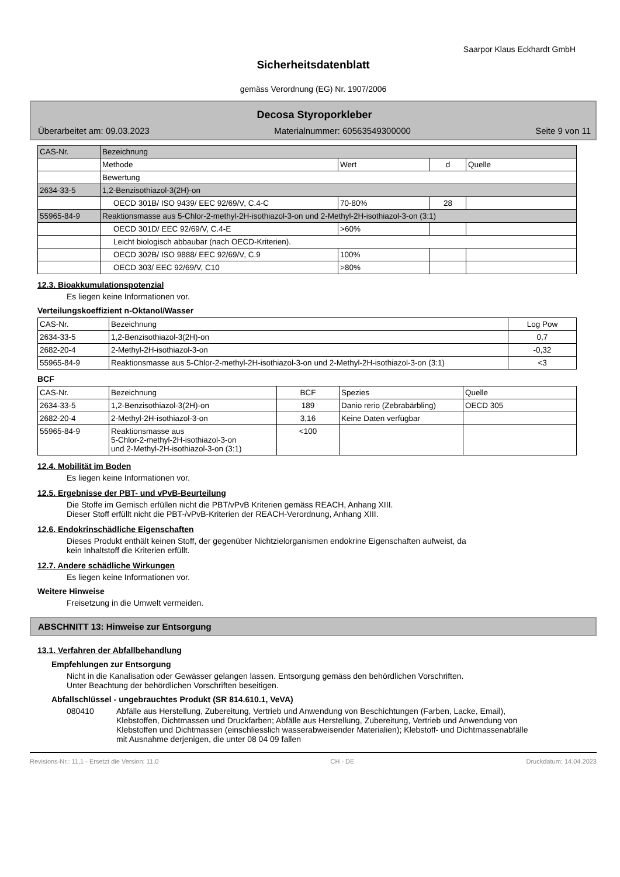Saarpor Klaus Eckhardt GmbH
Sicherheitsdatenblatt
gemäss Verordnung (EG) Nr. 1907/2006
Decosa Styroporkleber
Überarbeitet am: 09.03.2023 Materialnummer: 60563549300000 Seite 9 von 11
| CAS-Nr. | Bezeichnung | | | |
| | Methode | Wert | d | Quelle |
| | Bewertung | | | |
| 2634-33-5 | 1,2-Benzisothiazol-3(2H)-on | | | |
| | OECD 301B/ ISO 9439/ EEC 92/69/V, C.4-C | 70-80% | 28 | |
| 55965-84-9 | Reaktionsmasse aus 5-Chlor-2-methyl-2H-isothiazol-3-on und 2-Methyl-2H-isothiazol-3-on (3:1) | | | |
| | OECD 301D/ EEC 92/69/V, C.4-E | >60% | | |
| | Leicht biologisch abbaubar (nach OECD-Kriterien). | | | |
| | OECD 302B/ ISO 9888/ EEC 92/69/V, C.9 | 100% | | |
| | OECD 303/ EEC 92/69/V, C10 | >80% | | |
12.3. Bioakkumulationspotenzial
Es liegen keine Informationen vor.
Verteilungskoeffizient n-Oktanol/Wasser
| CAS-Nr. | Bezeichnung | Log Pow |
| 2634-33-5 | 1,2-Benzisothiazol-3(2H)-on | 0,7 |
| 2682-20-4 | 2-Methyl-2H-isothiazol-3-on | -0,32 |
| 55965-84-9 | Reaktionsmasse aus 5-Chlor-2-methyl-2H-isothiazol-3-on und 2-Methyl-2H-isothiazol-3-on (3:1) | <3 |
BCF
| CAS-Nr. | Bezeichnung | BCF | Spezies | Quelle |
| 2634-33-5 | 1,2-Benzisothiazol-3(2H)-on | 189 | Danio rerio (Zebrabärbling) | OECD 305 |
| 2682-20-4 | 2-Methyl-2H-isothiazol-3-on | 3,16 | Keine Daten verfügbar | |
| 55965-84-9 | Reaktionsmasse aus 5-Chlor-2-methyl-2H-isothiazol-3-on und 2-Methyl-2H-isothiazol-3-on (3:1) | <100 | | |
12.4. Mobilität im Boden
Es liegen keine Informationen vor.
12.5. Ergebnisse der PBT- und vPvB-Beurteilung
Die Stoffe im Gemisch erfüllen nicht die PBT/vPvB Kriterien gemäss REACH, Anhang XIII.
Dieser Stoff erfüllt nicht die PBT-/vPvB-Kriterien der REACH-Verordnung, Anhang XIII.
12.6. Endokrinschädliche Eigenschaften
Dieses Produkt enthält keinen Stoff, der gegenüber Nichtzielorganismen endokrine Eigenschaften aufweist, da
kein Inhaltstoff die Kriterien erfüllt.
12.7. Andere schädliche Wirkungen
Es liegen keine Informationen vor.
Weitere Hinweise
Freisetzung in die Umwelt vermeiden.
ABSCHNITT 13: Hinweise zur Entsorgung
13.1. Verfahren der Abfallbehandlung
Empfehlungen zur Entsorgung
Nicht in die Kanalisation oder Gewässer gelangen lassen. Entsorgung gemäss den behördlichen Vorschriften.
Unter Beachtung der behördlichen Vorschriften beseitigen.
Abfallschlüssel - ungebrauchtes Produkt (SR 814.610.1, VeVA)
080410 Abfälle aus Herstellung, Zubereitung, Vertrieb und Anwendung von Beschichtungen (Farben, Lacke, Email), Klebstoffen, Dichtmassen und Druckfarben; Abfälle aus Herstellung, Zubereitung, Vertrieb und Anwendung von Klebstoffen und Dichtmassen (einschliesslich wasserabweisender Materialien); Klebstoff- und Dichtmassenabfälle mit Ausnahme derjenigen, die unter 08 04 09 fallen
Revisions-Nr.: 11,1 - Ersetzt die Version: 11,0 CH - DE Druckdatum: 14.04.2023